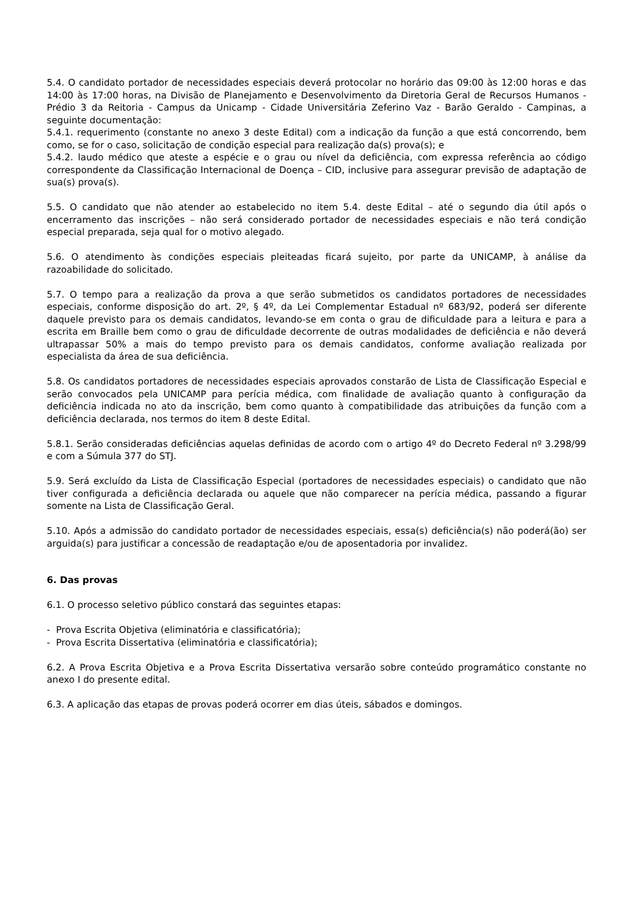5.4. O candidato portador de necessidades especiais deverá protocolar no horário das 09:00 às 12:00 horas e das 14:00 às 17:00 horas, na Divisão de Planejamento e Desenvolvimento da Diretoria Geral de Recursos Humanos - Prédio 3 da Reitoria - Campus da Unicamp - Cidade Universitária Zeferino Vaz - Barão Geraldo - Campinas, a seguinte documentação:
5.4.1. requerimento (constante no anexo 3 deste Edital) com a indicação da função a que está concorrendo, bem como, se for o caso, solicitação de condição especial para realização da(s) prova(s); e
5.4.2. laudo médico que ateste a espécie e o grau ou nível da deficiência, com expressa referência ao código correspondente da Classificação Internacional de Doença – CID, inclusive para assegurar previsão de adaptação de sua(s) prova(s).
5.5. O candidato que não atender ao estabelecido no item 5.4. deste Edital – até o segundo dia útil após o encerramento das inscrições – não será considerado portador de necessidades especiais e não terá condição especial preparada, seja qual for o motivo alegado.
5.6. O atendimento às condições especiais pleiteadas ficará sujeito, por parte da UNICAMP, à análise da razoabilidade do solicitado.
5.7. O tempo para a realização da prova a que serão submetidos os candidatos portadores de necessidades especiais, conforme disposição do art. 2º, § 4º, da Lei Complementar Estadual nº 683/92, poderá ser diferente daquele previsto para os demais candidatos, levando-se em conta o grau de dificuldade para a leitura e para a escrita em Braille bem como o grau de dificuldade decorrente de outras modalidades de deficiência e não deverá ultrapassar 50% a mais do tempo previsto para os demais candidatos, conforme avaliação realizada por especialista da área de sua deficiência.
5.8. Os candidatos portadores de necessidades especiais aprovados constarão de Lista de Classificação Especial e serão convocados pela UNICAMP para perícia médica, com finalidade de avaliação quanto à configuração da deficiência indicada no ato da inscrição, bem como quanto à compatibilidade das atribuições da função com a deficiência declarada, nos termos do item 8 deste Edital.
5.8.1. Serão consideradas deficiências aquelas definidas de acordo com o artigo 4º do Decreto Federal nº 3.298/99 e com a Súmula 377 do STJ.
5.9. Será excluído da Lista de Classificação Especial (portadores de necessidades especiais) o candidato que não tiver configurada a deficiência declarada ou aquele que não comparecer na perícia médica, passando a figurar somente na Lista de Classificação Geral.
5.10. Após a admissão do candidato portador de necessidades especiais, essa(s) deficiência(s) não poderá(ão) ser arguida(s) para justificar a concessão de readaptação e/ou de aposentadoria por invalidez.
6. Das provas
6.1. O processo seletivo público constará das seguintes etapas:
- Prova Escrita Objetiva (eliminatória e classificatória);
- Prova Escrita Dissertativa (eliminatória e classificatória);
6.2. A Prova Escrita Objetiva e a Prova Escrita Dissertativa versarão sobre conteúdo programático constante no anexo I do presente edital.
6.3. A aplicação das etapas de provas poderá ocorrer em dias úteis, sábados e domingos.